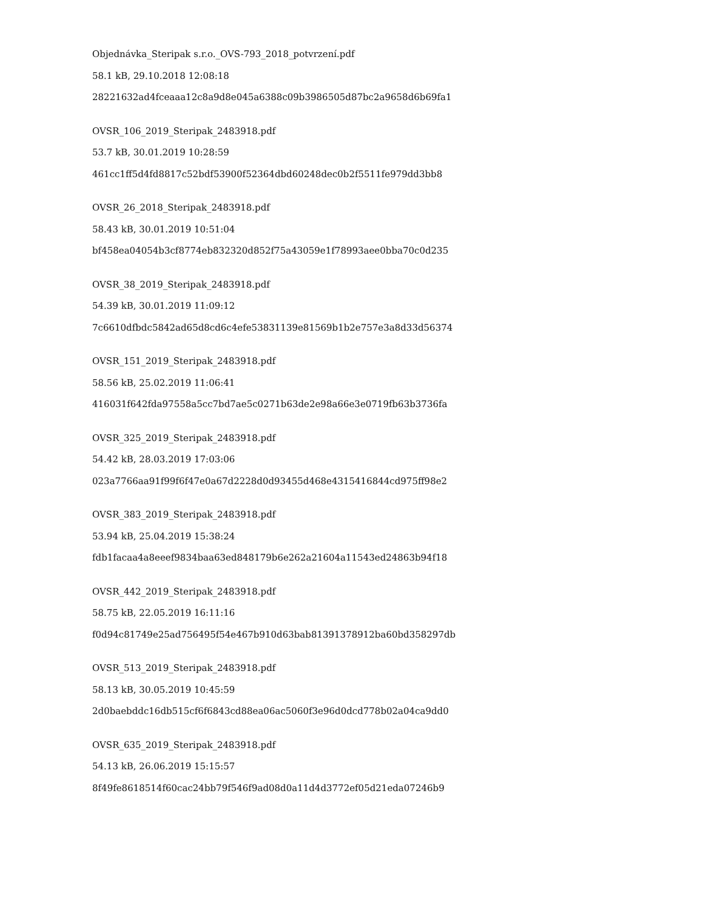Objednávka_Steripak s.r.o._OVS-793_2018_potvrzení.pdf
58.1 kB, 29.10.2018 12:08:18
28221632ad4fceaaa12c8a9d8e045a6388c09b3986505d87bc2a9658d6b69fa1
OVSR_106_2019_Steripak_2483918.pdf
53.7 kB, 30.01.2019 10:28:59
461cc1ff5d4fd8817c52bdf53900f52364dbd60248dec0b2f5511fe979dd3bb8
OVSR_26_2018_Steripak_2483918.pdf
58.43 kB, 30.01.2019 10:51:04
bf458ea04054b3cf8774eb832320d852f75a43059e1f78993aee0bba70c0d235
OVSR_38_2019_Steripak_2483918.pdf
54.39 kB, 30.01.2019 11:09:12
7c6610dfbdc5842ad65d8cd6c4efe53831139e81569b1b2e757e3a8d33d56374
OVSR_151_2019_Steripak_2483918.pdf
58.56 kB, 25.02.2019 11:06:41
416031f642fda97558a5cc7bd7ae5c0271b63de2e98a66e3e0719fb63b3736fa
OVSR_325_2019_Steripak_2483918.pdf
54.42 kB, 28.03.2019 17:03:06
023a7766aa91f99f6f47e0a67d2228d0d93455d468e4315416844cd975ff98e2
OVSR_383_2019_Steripak_2483918.pdf
53.94 kB, 25.04.2019 15:38:24
fdb1facaa4a8eeef9834baa63ed848179b6e262a21604a11543ed24863b94f18
OVSR_442_2019_Steripak_2483918.pdf
58.75 kB, 22.05.2019 16:11:16
f0d94c81749e25ad756495f54e467b910d63bab81391378912ba60bd358297db
OVSR_513_2019_Steripak_2483918.pdf
58.13 kB, 30.05.2019 10:45:59
2d0baebddc16db515cf6f6843cd88ea06ac5060f3e96d0dcd778b02a04ca9dd0
OVSR_635_2019_Steripak_2483918.pdf
54.13 kB, 26.06.2019 15:15:57
8f49fe8618514f60cac24bb79f546f9ad08d0a11d4d3772ef05d21eda07246b9